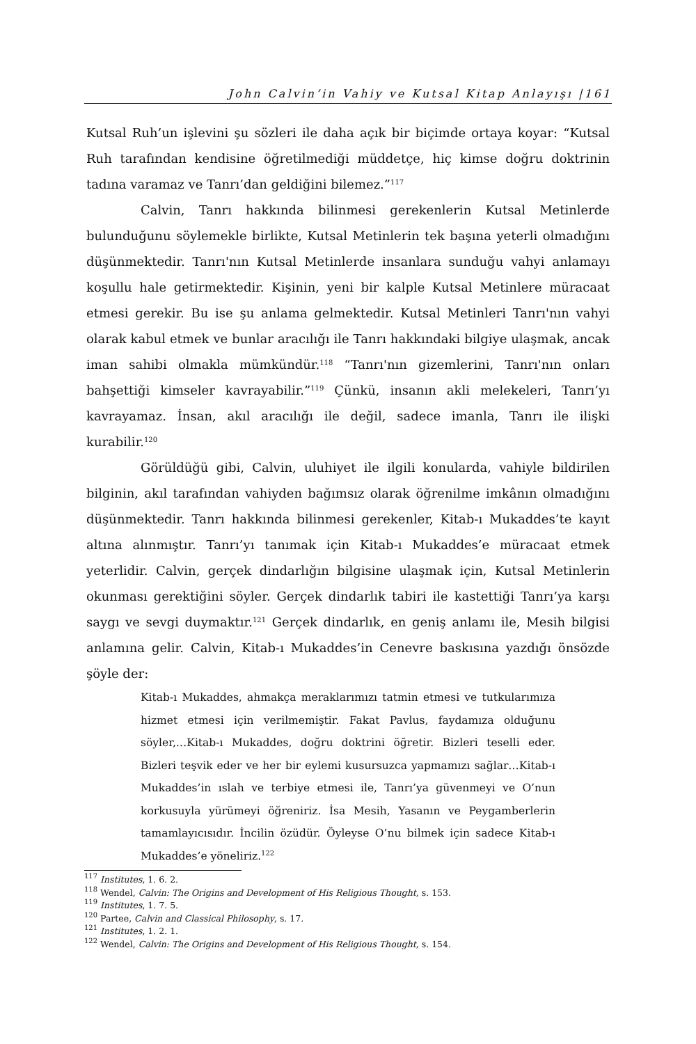John Calvin’in Vahiy ve Kutsal Kitap Anlayışı |161
Kutsal Ruh’un işlevini şu sözleri ile daha açık bir biçimde ortaya koyar: “Kutsal Ruh tarafından kendisine öğretilmediği müddetçe, hiç kimse doğru doktrinin tadına varamaz ve Tanrı’dan geldiğini bilemez.”<sup>117</sup>
Calvin, Tanrı hakkında bilinmesi gerekenlerin Kutsal Metinlerde bulunduğunu söylemekle birlikte, Kutsal Metinlerin tek başına yeterli olmadığını düşünmektedir. Tanrı'nın Kutsal Metinlerde insanlara sunduğu vahyi anlamayı koşullu hale getirmektedir. Kişinin, yeni bir kalple Kutsal Metinlere müracaat etmesi gerekir. Bu ise şu anlama gelmektedir. Kutsal Metinleri Tanrı'nın vahyi olarak kabul etmek ve bunlar aracılığı ile Tanrı hakkındaki bilgiye ulaşmak, ancak iman sahibi olmakla mümkündür.<sup>118</sup> “Tanrı'nın gizemlerini, Tanrı'nın onları bahşettiği kimseler kavrayabilir.”<sup>119</sup> Çünkü, insanın akli melekeleri, Tanrı’yı kavrayamaz. İnsan, akıl aracılığı ile değil, sadece imanla, Tanrı ile ilişki kurabilir.<sup>120</sup>
Görüldüğü gibi, Calvin, uluhiyet ile ilgili konularda, vahiyle bildirilen bilginin, akıl tarafından vahiyden bağımsız olarak öğrenilme imkânın olmadığını düşünmektedir. Tanrı hakkında bilinmesi gerekenler, Kitab-ı Mukaddes’te kayıt altına alınmıştır. Tanrı’yı tanımak için Kitab-ı Mukaddes’e müracaat etmek yeterlidir. Calvin, gerçek dindarlığın bilgisine ulaşmak için, Kutsal Metinlerin okunması gerektiğini söyler. Gerçek dindarlık tabiri ile kastettiği Tanrı’ya karşı saygı ve sevgi duymaktır.<sup>121</sup> Gerçek dindarlık, en geniş anlamı ile, Mesih bilgisi anlamına gelir. Calvin, Kitab-ı Mukaddes’in Cenevre baskısına yazdığı önsözde şöyle der:
Kitab-ı Mukaddes, ahmakça meraklarımızı tatmin etmesi ve tutkularımıza hizmet etmesi için verilmemiştir. Fakat Pavlus, faydamıza olduğunu söyler,…Kitab-ı Mukaddes, doğru doktrini öğretir. Bizleri teselli eder. Bizleri teşvik eder ve her bir eylemi kusursuzca yapmamızı sağlar…Kitab-ı Mukaddes’in ıslah ve terbiye etmesi ile, Tanrı’ya güvenmeyi ve O’nun korkusuyla yürümeyi öğreniriz. İsa Mesih, Yasanın ve Peygamberlerin tamamlayıcısıdır. İncilin özüdür. Öyleyse O’nu bilmek için sadece Kitab-ı Mukaddes’e yöneliriz.<sup>122</sup>
<sup>117</sup> Institutes, 1. 6. 2.
<sup>118</sup> Wendel, Calvin: The Origins and Development of His Religious Thought, s. 153.
<sup>119</sup> Institutes, 1. 7. 5.
<sup>120</sup> Partee, Calvin and Classical Philosophy, s. 17.
<sup>121</sup> Institutes, 1. 2. 1.
<sup>122</sup> Wendel, Calvin: The Origins and Development of His Religious Thought, s. 154.